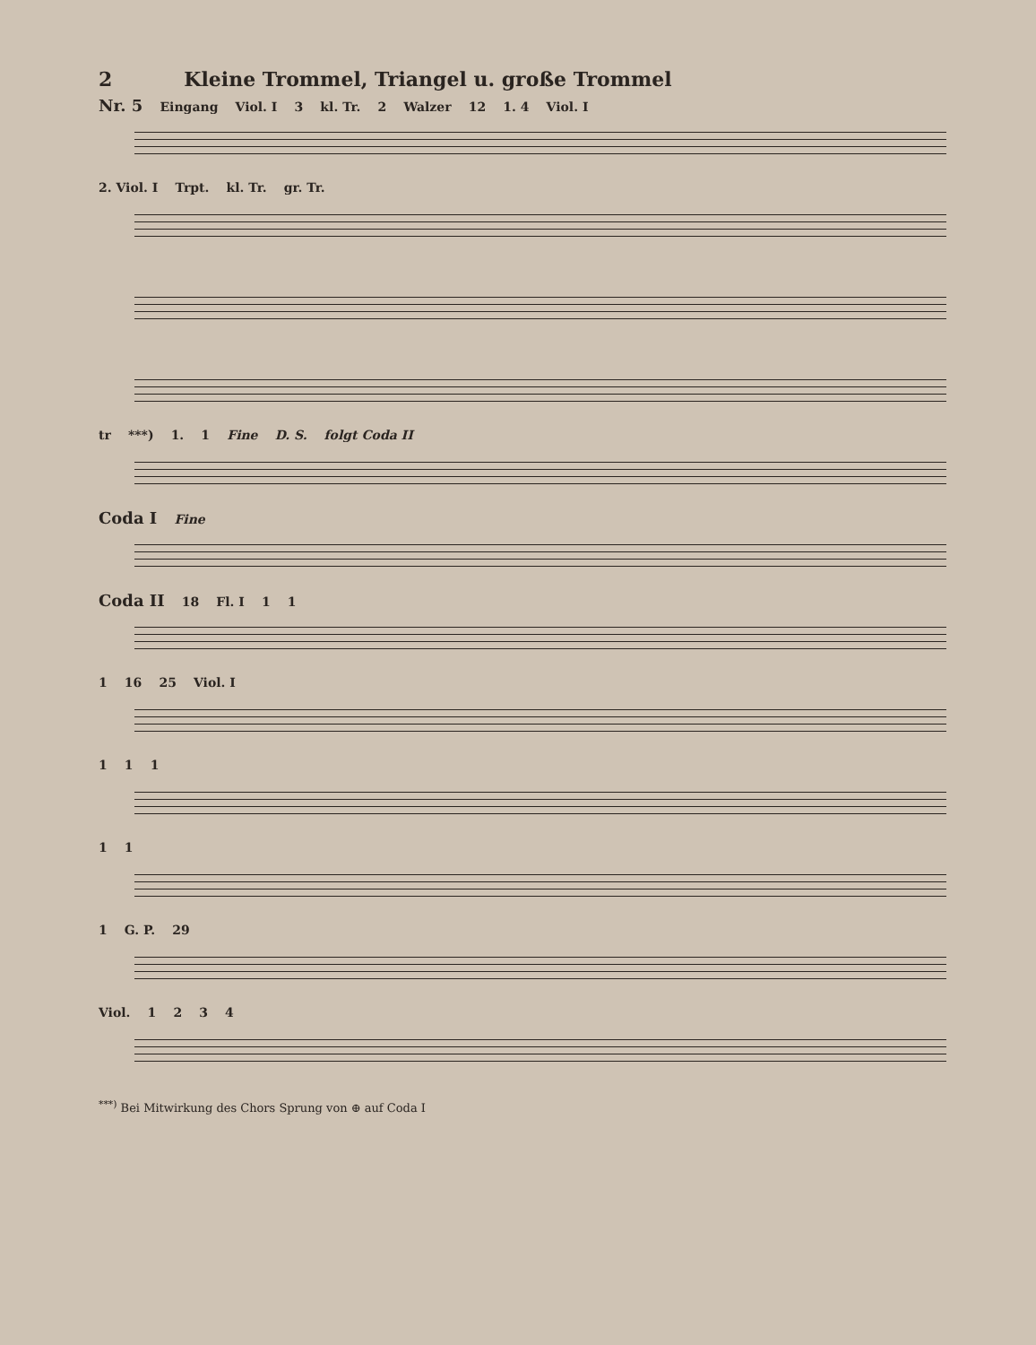2 Kleine Trommel, Triangel u. große Trommel
Nr. 5 Eingang Viol. I 3 kl. Tr. 2 Walzer 12 1. 4 Viol. I
2. Viol. I Trpt. kl. Tr. gr. Tr.
tr ***) 1. 1 Fine D. S. folgt Coda II
Coda I Fine
Coda II 18 Fl. I 1 1
1 16 25 Viol. I
1 1 1
1 1
1 G. P. 29
Viol. 1 2 3 4
<sup>***)</sup> Bei Mitwirkung des Chors Sprung von ⊕ auf Coda I